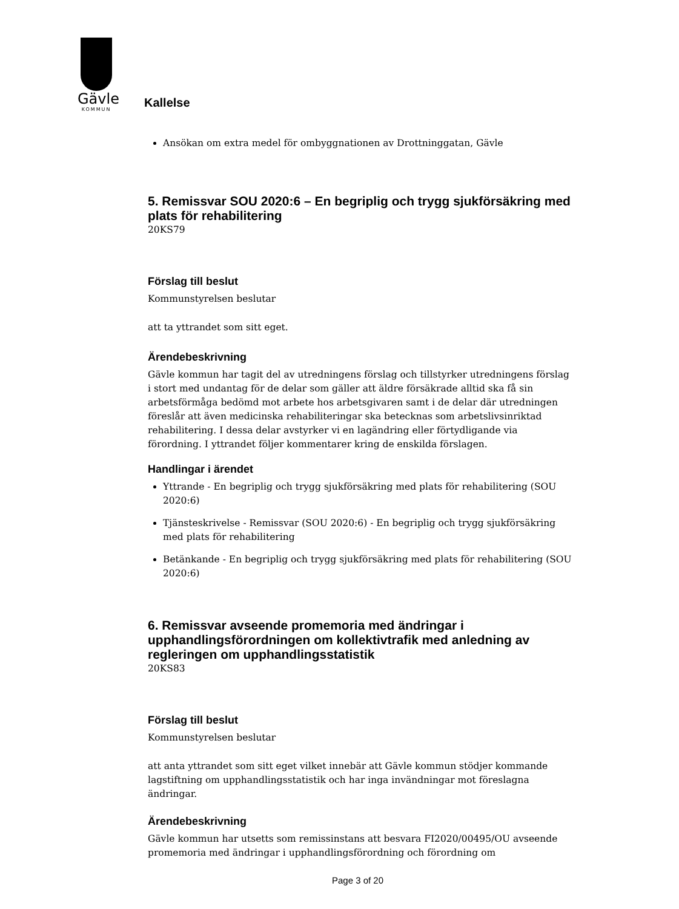Gävle
KOMMUN
Kallelse
Ansökan om extra medel för ombyggnationen av Drottninggatan, Gävle
5. Remissvar SOU 2020:6 – En begriplig och trygg sjukförsäkring med plats för rehabilitering
20KS79
Förslag till beslut
Kommunstyrelsen beslutar
att ta yttrandet som sitt eget.
Ärendebeskrivning
Gävle kommun har tagit del av utredningens förslag och tillstyrker utredningens förslag i stort med undantag för de delar som gäller att äldre försäkrade alltid ska få sin arbetsförmåga bedömd mot arbete hos arbetsgivaren samt i de delar där utredningen föreslår att även medicinska rehabiliteringar ska betecknas som arbetslivsinriktad rehabilitering. I dessa delar avstyrker vi en lagändring eller förtydligande via förordning. I yttrandet följer kommentarer kring de enskilda förslagen.
Handlingar i ärendet
Yttrande - En begriplig och trygg sjukförsäkring med plats för rehabilitering (SOU 2020:6)
Tjänsteskrivelse - Remissvar (SOU 2020:6) - En begriplig och trygg sjukförsäkring med plats för rehabilitering
Betänkande - En begriplig och trygg sjukförsäkring med plats för rehabilitering (SOU 2020:6)
6. Remissvar avseende promemoria med ändringar i upphandlingsförordningen om kollektivtrafik med anledning av regleringen om upphandlingsstatistik
20KS83
Förslag till beslut
Kommunstyrelsen beslutar
att anta yttrandet som sitt eget vilket innebär att Gävle kommun stödjer kommande lagstiftning om upphandlingsstatistik och har inga invändningar mot föreslagna ändringar.
Ärendebeskrivning
Gävle kommun har utsetts som remissinstans att besvara FI2020/00495/OU avseende promemoria med ändringar i upphandlingsförordning och förordning om
Page 3 of 20